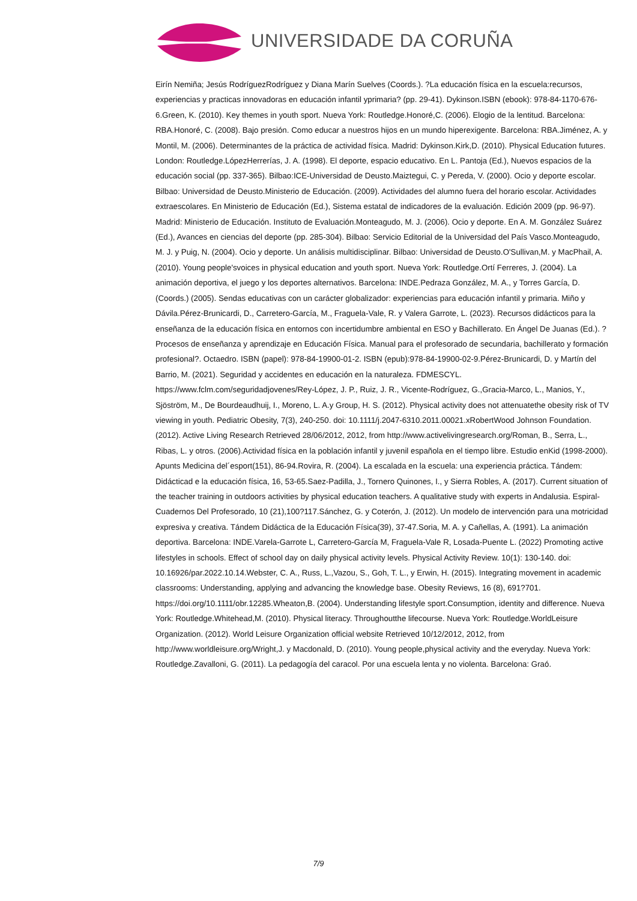UNIVERSIDADE DA CORUÑA
Eirín Nemiña; Jesús RodríguezRodríguez y Diana Marín Suelves (Coords.). ?La educación física en la escuela:recursos, experiencias y practicas innovadoras en educación infantil yprimaria? (pp. 29-41). Dykinson.ISBN (ebook): 978-84-1170-676-6.Green, K. (2010). Key themes in youth sport. Nueva York: Routledge.Honoré,C. (2006). Elogio de la lentitud. Barcelona: RBA.Honoré, C. (2008). Bajo presión. Como educar a nuestros hijos en un mundo hiperexigente. Barcelona: RBA.Jiménez, A. y Montil, M. (2006). Determinantes de la práctica de actividad física. Madrid: Dykinson.Kirk,D. (2010). Physical Education futures. London: Routledge.LópezHerrerías, J. A. (1998). El deporte, espacio educativo. En L. Pantoja (Ed.), Nuevos espacios de la educación social (pp. 337-365). Bilbao:ICE-Universidad de Deusto.Maiztegui, C. y Pereda, V. (2000). Ocio y deporte escolar. Bilbao: Universidad de Deusto.Ministerio de Educación. (2009). Actividades del alumno fuera del horario escolar. Actividades extraescolares. En Ministerio de Educación (Ed.), Sistema estatal de indicadores de la evaluación. Edición 2009 (pp. 96-97). Madrid: Ministerio de Educación. Instituto de Evaluación.Monteagudo, M. J. (2006). Ocio y deporte. En A. M. González Suárez (Ed.), Avances en ciencias del deporte (pp. 285-304). Bilbao: Servicio Editorial de la Universidad del País Vasco.Monteagudo, M. J. y Puig, N. (2004). Ocio y deporte. Un análisis multidisciplinar. Bilbao: Universidad de Deusto.O'Sullivan,M. y MacPhail, A. (2010). Young people'svoices in physical education and youth sport. Nueva York: Routledge.Ortí Ferreres, J. (2004). La animación deportiva, el juego y los deportes alternativos. Barcelona: INDE.Pedraza González, M. A., y Torres García, D. (Coords.) (2005). Sendas educativas con un carácter globalizador: experiencias para educación infantil y primaria. Miño y Dávila.Pérez-Brunicardi, D., Carretero-García, M., Fraguela-Vale, R. y Valera Garrote, L. (2023). Recursos didácticos para la enseñanza de la educación física en entornos con incertidumbre ambiental en ESO y Bachillerato. En Ángel De Juanas (Ed.). ?Procesos de enseñanza y aprendizaje en Educación Física. Manual para el profesorado de secundaria, bachillerato y formación profesional?. Octaedro. ISBN (papel): 978-84-19900-01-2. ISBN (epub):978-84-19900-02-9.Pérez-Brunicardi, D. y Martín del Barrio, M. (2021). Seguridad y accidentes en educación en la naturaleza. FDMESCYL. https://www.fclm.com/seguridadjovenes/Rey-López, J. P., Ruiz, J. R., Vicente-Rodríguez, G.,Gracia-Marco, L., Manios, Y., Sjöström, M., De Bourdeaudhuij, I., Moreno, L. A.y Group, H. S. (2012). Physical activity does not attenuatethe obesity risk of TV viewing in youth. Pediatric Obesity, 7(3), 240-250. doi: 10.1111/j.2047-6310.2011.00021.xRobertWood Johnson Foundation. (2012). Active Living Research Retrieved 28/06/2012, 2012, from http://www.activelivingresearch.org/Roman, B., Serra, L., Ribas, L. y otros. (2006).Actividad física en la población infantil y juvenil española en el tiempo libre. Estudio enKid (1998-2000). Apunts Medicina del´esport(151), 86-94.Rovira, R. (2004). La escalada en la escuela: una experiencia práctica. Tándem: Didácticad e la educación física, 16, 53-65.Saez-Padilla, J., Tornero Quinones, I., y Sierra Robles, A. (2017). Current situation of the teacher training in outdoors activities by physical education teachers. A qualitative study with experts in Andalusia. Espiral-Cuadernos Del Profesorado, 10 (21),100?117.Sánchez, G. y Coterón, J. (2012). Un modelo de intervención para una motricidad expresiva y creativa. Tándem Didáctica de la Educación Física(39), 37-47.Soria, M. A. y Cañellas, A. (1991). La animación deportiva. Barcelona: INDE.Varela-Garrote L, Carretero-García M, Fraguela-Vale R, Losada-Puente L. (2022) Promoting active lifestyles in schools. Effect of school day on daily physical activity levels. Physical Activity Review. 10(1): 130-140. doi: 10.16926/par.2022.10.14.Webster, C. A., Russ, L.,Vazou, S., Goh, T. L., y Erwin, H. (2015). Integrating movement in academic classrooms: Understanding, applying and advancing the knowledge base. Obesity Reviews, 16 (8), 691?701. https://doi.org/10.1111/obr.12285.Wheaton,B. (2004). Understanding lifestyle sport.Consumption, identity and difference. Nueva York: Routledge.Whitehead,M. (2010). Physical literacy. Throughoutthe lifecourse. Nueva York: Routledge.WorldLeisure Organization. (2012). World Leisure Organization official website Retrieved 10/12/2012, 2012, from http://www.worldleisure.org/Wright,J. y Macdonald, D. (2010). Young people,physical activity and the everyday. Nueva York: Routledge.Zavalloni, G. (2011). La pedagogía del caracol. Por una escuela lenta y no violenta. Barcelona: Graó.
7/9